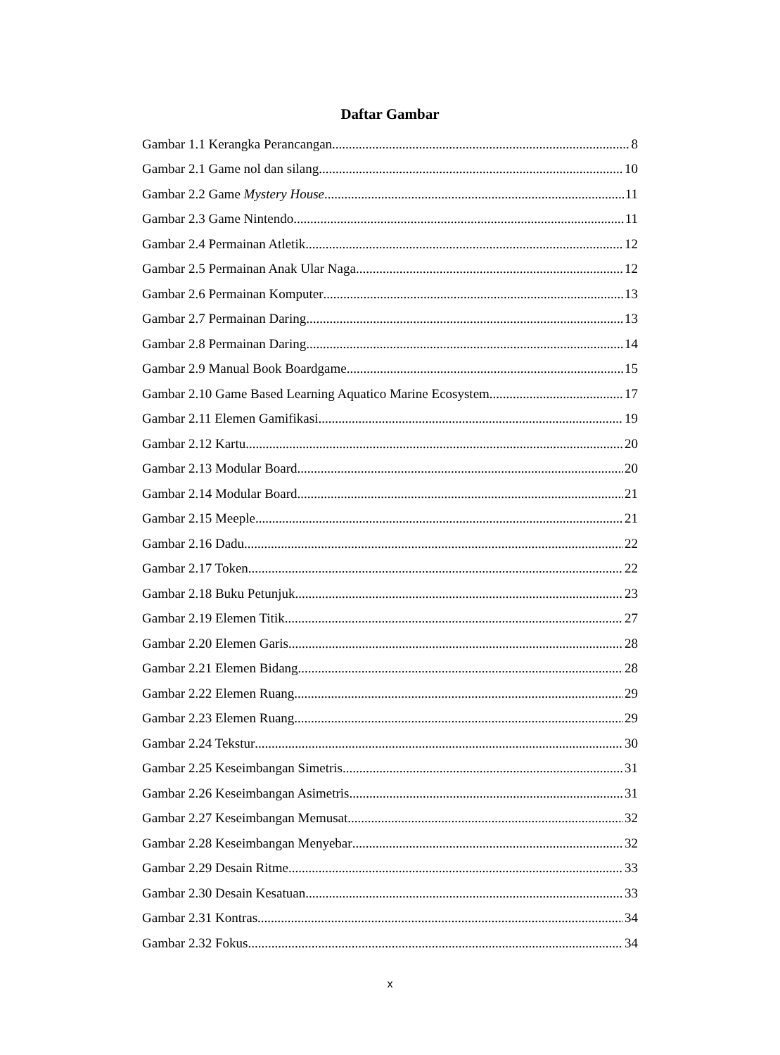Daftar Gambar
Gambar 1.1 Kerangka Perancangan 8
Gambar 2.1 Game nol dan silang 10
Gambar 2.2 Game Mystery House 11
Gambar 2.3 Game Nintendo 11
Gambar 2.4 Permainan Atletik 12
Gambar 2.5 Permainan Anak Ular Naga 12
Gambar 2.6 Permainan Komputer 13
Gambar 2.7 Permainan Daring 13
Gambar 2.8 Permainan Daring 14
Gambar 2.9 Manual Book Boardgame 15
Gambar 2.10 Game Based Learning Aquatico Marine Ecosystem 17
Gambar 2.11 Elemen Gamifikasi 19
Gambar 2.12 Kartu 20
Gambar 2.13 Modular Board 20
Gambar 2.14 Modular Board 21
Gambar 2.15 Meeple 21
Gambar 2.16 Dadu 22
Gambar 2.17 Token 22
Gambar 2.18 Buku Petunjuk 23
Gambar 2.19 Elemen Titik 27
Gambar 2.20 Elemen Garis 28
Gambar 2.21 Elemen Bidang 28
Gambar 2.22 Elemen Ruang 29
Gambar 2.23 Elemen Ruang 29
Gambar 2.24 Tekstur 30
Gambar 2.25 Keseimbangan Simetris 31
Gambar 2.26 Keseimbangan Asimetris 31
Gambar 2.27 Keseimbangan Memusat 32
Gambar 2.28 Keseimbangan Menyebar 32
Gambar 2.29 Desain Ritme 33
Gambar 2.30 Desain Kesatuan 33
Gambar 2.31 Kontras 34
Gambar 2.32 Fokus 34
x